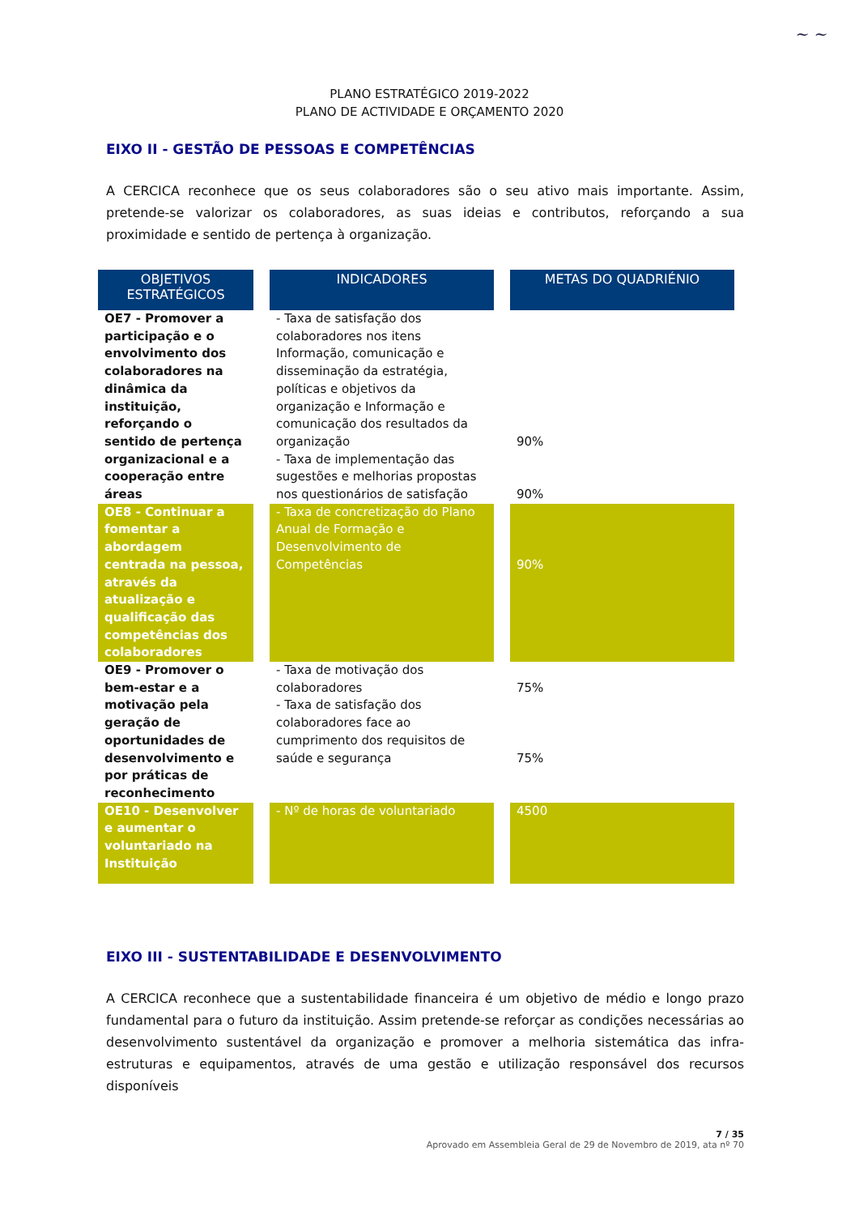~ ~
PLANO ESTRATÉGICO 2019-2022
PLANO DE ACTIVIDADE E ORÇAMENTO 2020
EIXO II - GESTÃO DE PESSOAS E COMPETÊNCIAS
A CERCICA reconhece que os seus colaboradores são o seu ativo mais importante. Assim, pretende-se valorizar os colaboradores, as suas ideias e contributos, reforçando a sua proximidade e sentido de pertença à organização.
| OBJETIVOS ESTRATÉGICOS | INDICADORES | METAS DO QUADRIÉNIO |
| --- | --- | --- |
| OE7 - Promover a participação e o envolvimento dos colaboradores na dinâmica da instituição, reforçando o sentido de pertença organizacional e a cooperação entre áreas | - Taxa de satisfação dos colaboradores nos itens Informação, comunicação e disseminação da estratégia, políticas e objetivos da organização e Informação e comunicação dos resultados da organização - Taxa de implementação das sugestões e melhorias propostas nos questionários de satisfação | 90% 90% |
| OE8 - Continuar a fomentar a abordagem centrada na pessoa, através da atualização e qualificação das competências dos colaboradores | - Taxa de concretização do Plano Anual de Formação e Desenvolvimento de Competências | 90% |
| OE9 - Promover o bem-estar e a motivação pela geração de oportunidades de desenvolvimento e por práticas de reconhecimento | - Taxa de motivação dos colaboradores - Taxa de satisfação dos colaboradores face ao cumprimento dos requisitos de saúde e segurança | 75% 75% |
| OE10 - Desenvolver e aumentar o voluntariado na Instituição | - Nº de horas de voluntariado | 4500 |
EIXO III - SUSTENTABILIDADE E DESENVOLVIMENTO
A CERCICA reconhece que a sustentabilidade financeira é um objetivo de médio e longo prazo fundamental para o futuro da instituição. Assim pretende-se reforçar as condições necessárias ao desenvolvimento sustentável da organização e promover a melhoria sistemática das infra-estruturas e equipamentos, através de uma gestão e utilização responsável dos recursos disponíveis
7 / 35
Aprovado em Assembleia Geral de 29 de Novembro de 2019, ata nº 70